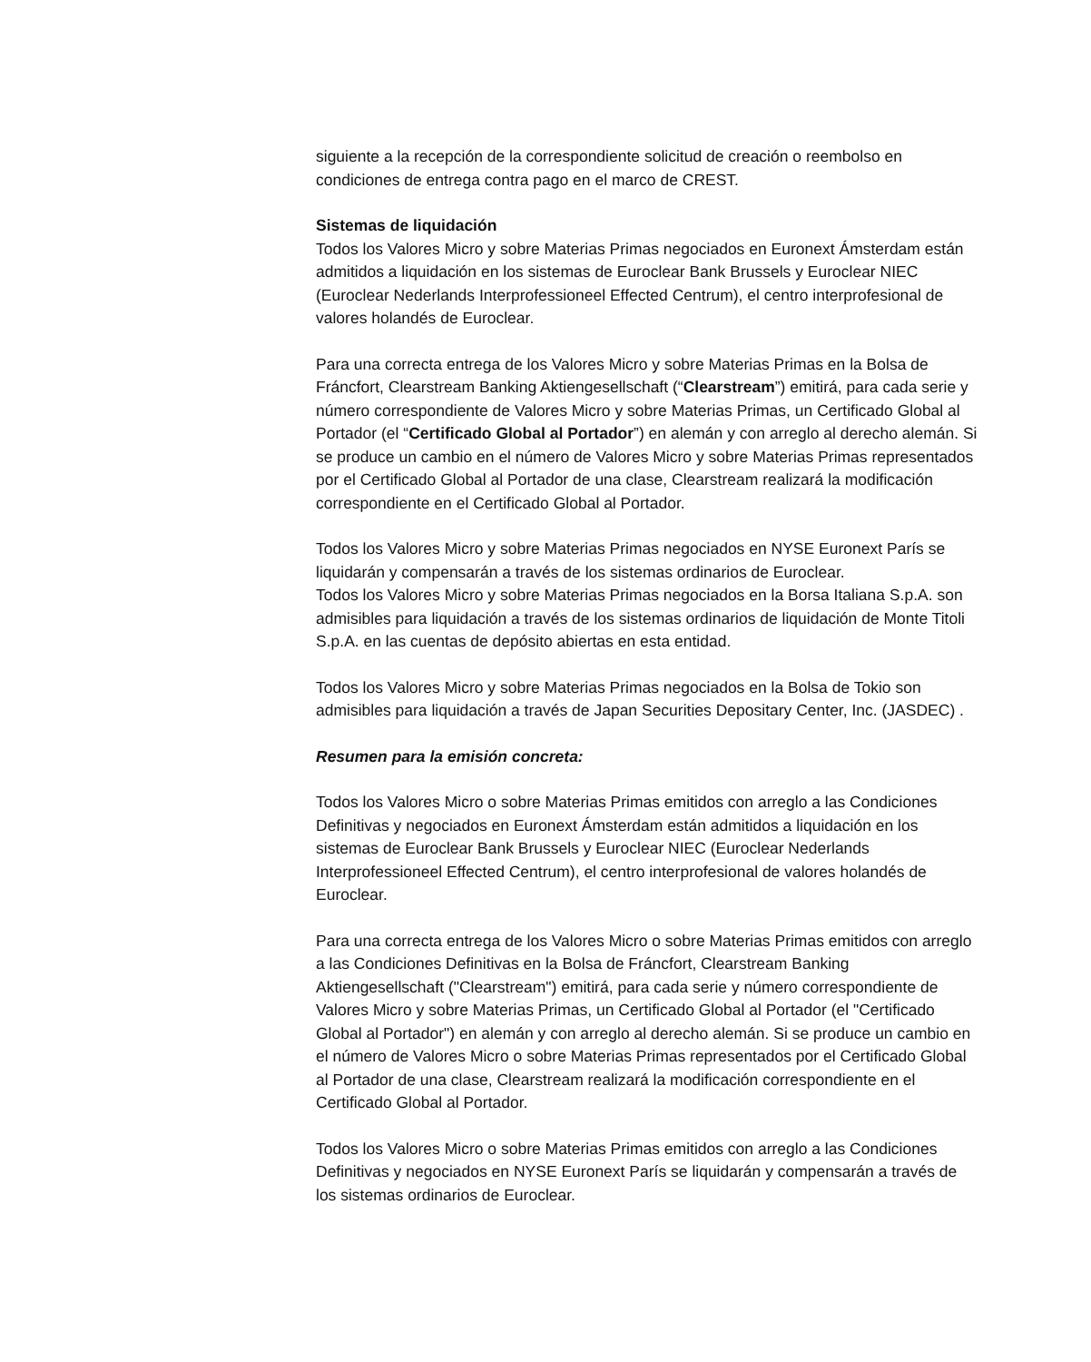siguiente a la recepción de la correspondiente solicitud de creación o reembolso en condiciones de entrega contra pago en el marco de CREST.
Sistemas de liquidación
Todos los Valores Micro y sobre Materias Primas negociados en Euronext Ámsterdam están admitidos a liquidación en los sistemas de Euroclear Bank Brussels y Euroclear NIEC (Euroclear Nederlands Interprofessioneel Effected Centrum), el centro interprofesional de valores holandés de Euroclear.
Para una correcta entrega de los Valores Micro y sobre Materias Primas en la Bolsa de Fráncfort, Clearstream Banking Aktiengesellschaft (“Clearstream”) emitirá, para cada serie y número correspondiente de Valores Micro y sobre Materias Primas, un Certificado Global al Portador (el “Certificado Global al Portador”) en alemán y con arreglo al derecho alemán. Si se produce un cambio en el número de Valores Micro y sobre Materias Primas representados por el Certificado Global al Portador de una clase, Clearstream realizará la modificación correspondiente en el Certificado Global al Portador.
Todos los Valores Micro y sobre Materias Primas negociados en NYSE Euronext París se liquidarán y compensarán a través de los sistemas ordinarios de Euroclear.
Todos los Valores Micro y sobre Materias Primas negociados en la Borsa Italiana S.p.A. son admisibles para liquidación a través de los sistemas ordinarios de liquidación de Monte Titoli S.p.A. en las cuentas de depósito abiertas en esta entidad.
Todos los Valores Micro y sobre Materias Primas negociados en la Bolsa de Tokio son admisibles para liquidación a través de Japan Securities Depositary Center, Inc. (JASDEC) .
Resumen para la emisión concreta:
Todos los Valores Micro o sobre Materias Primas emitidos con arreglo a las Condiciones Definitivas y negociados en Euronext Ámsterdam están admitidos a liquidación en los sistemas de Euroclear Bank Brussels y Euroclear NIEC (Euroclear Nederlands Interprofessioneel Effected Centrum), el centro interprofesional de valores holandés de Euroclear.
Para una correcta entrega de los Valores Micro o sobre Materias Primas emitidos con arreglo a las Condiciones Definitivas en la Bolsa de Fráncfort, Clearstream Banking Aktiengesellschaft ("Clearstream") emitirá, para cada serie y número correspondiente de Valores Micro y sobre Materias Primas, un Certificado Global al Portador (el "Certificado Global al Portador") en alemán y con arreglo al derecho alemán. Si se produce un cambio en el número de Valores Micro o sobre Materias Primas representados por el Certificado Global al Portador de una clase, Clearstream realizará la modificación correspondiente en el Certificado Global al Portador.
Todos los Valores Micro o sobre Materias Primas emitidos con arreglo a las Condiciones Definitivas y negociados en NYSE Euronext París se liquidarán y compensarán a través de los sistemas ordinarios de Euroclear.